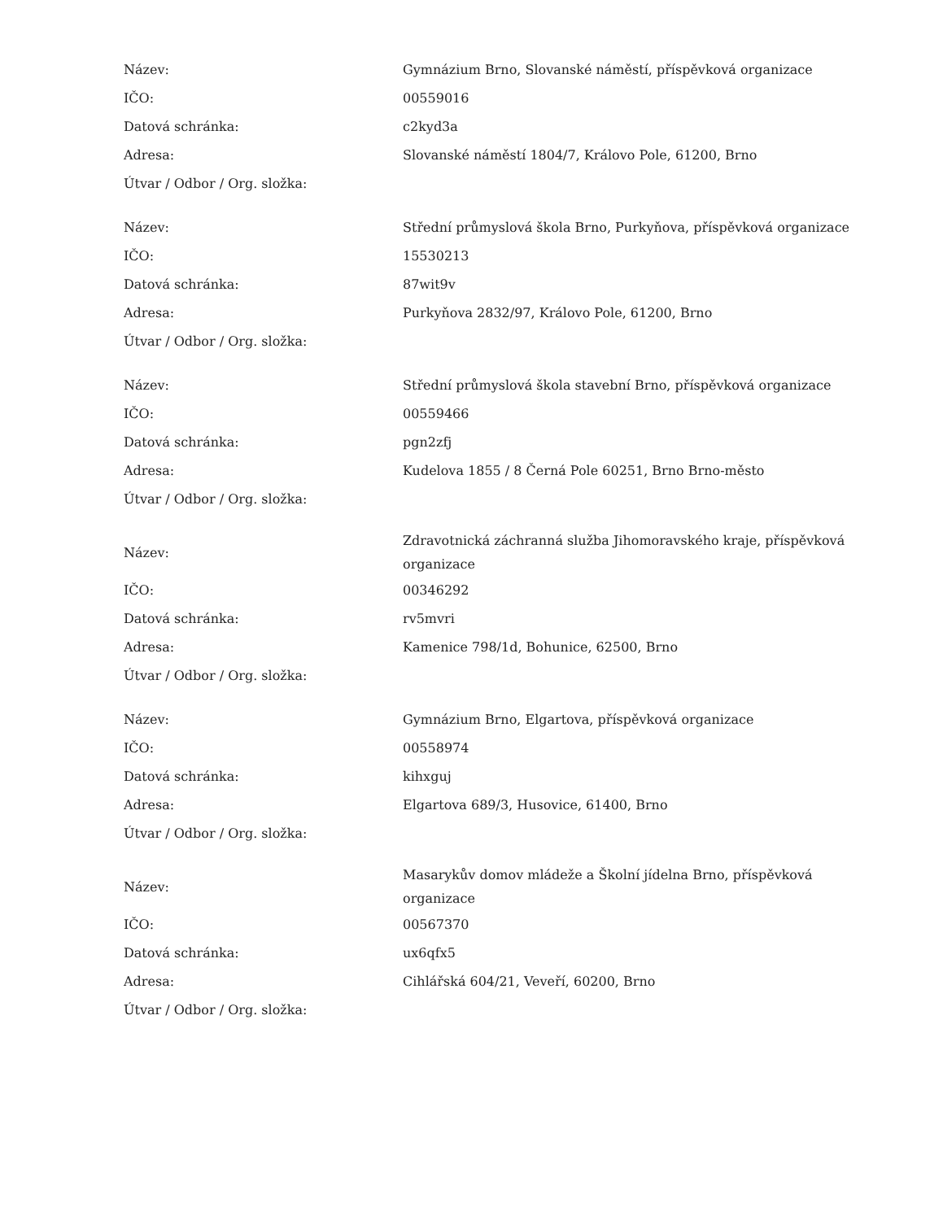| Název: | Gymnázium Brno, Slovanské náměstí, příspěvková organizace |
| IČO: | 00559016 |
| Datová schránka: | c2kyd3a |
| Adresa: | Slovanské náměstí 1804/7, Královo Pole, 61200, Brno |
| Útvar / Odbor / Org. složka: | |
| Název: | Střední průmyslová škola Brno, Purkyňova, příspěvková organizace |
| IČO: | 15530213 |
| Datová schránka: | 87wit9v |
| Adresa: | Purkyňova 2832/97, Královo Pole, 61200, Brno |
| Útvar / Odbor / Org. složka: | |
| Název: | Střední průmyslová škola stavební Brno, příspěvková organizace |
| IČO: | 00559466 |
| Datová schránka: | pgn2zfj |
| Adresa: | Kudelova 1855 / 8 Černá Pole 60251, Brno Brno-město |
| Útvar / Odbor / Org. složka: | |
| Název: | Zdravotnická záchranná služba Jihomoravského kraje, příspěvková organizace |
| IČO: | 00346292 |
| Datová schránka: | rv5mvri |
| Adresa: | Kamenice 798/1d, Bohunice, 62500, Brno |
| Útvar / Odbor / Org. složka: | |
| Název: | Gymnázium Brno, Elgartova, příspěvková organizace |
| IČO: | 00558974 |
| Datová schránka: | kihxguj |
| Adresa: | Elgartova 689/3, Husovice, 61400, Brno |
| Útvar / Odbor / Org. složka: | |
| Název: | Masarykův domov mládeže a Školní jídelna Brno, příspěvková organizace |
| IČO: | 00567370 |
| Datová schránka: | ux6qfx5 |
| Adresa: | Cihlářská 604/21, Veveří, 60200, Brno |
| Útvar / Odbor / Org. složka: | |